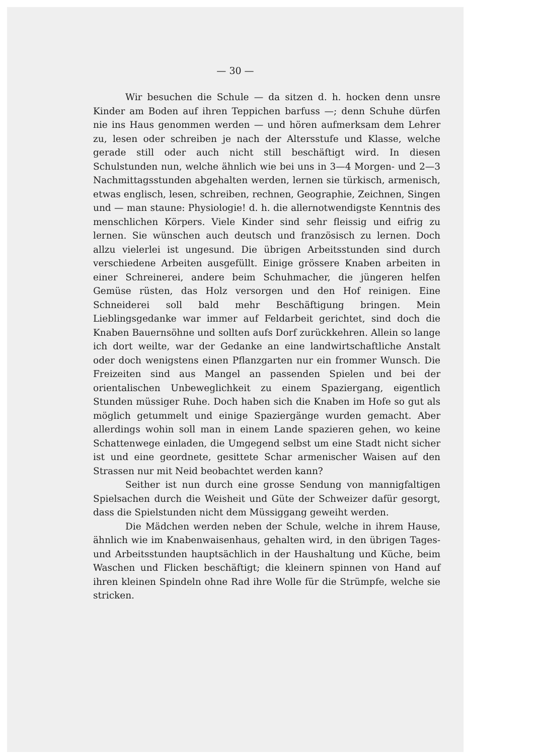— 30 —
Wir besuchen die Schule — da sitzen d. h. hocken denn unsre Kinder am Boden auf ihren Teppichen barfuss —; denn Schuhe dürfen nie ins Haus genommen werden — und hören aufmerksam dem Lehrer zu, lesen oder schreiben je nach der Altersstufe und Klasse, welche gerade still oder auch nicht still beschäftigt wird. In diesen Schulstunden nun, welche ähnlich wie bei uns in 3—4 Morgen- und 2—3 Nachmittagsstunden abgehalten werden, lernen sie türkisch, armenisch, etwas englisch, lesen, schreiben, rechnen, Geographie, Zeichnen, Singen und — man staune: Physiologie! d. h. die allernotwendigste Kenntnis des menschlichen Körpers. Viele Kinder sind sehr fleissig und eifrig zu lernen. Sie wünschen auch deutsch und französisch zu lernen. Doch allzu vielerlei ist ungesund. Die übrigen Arbeitsstunden sind durch verschiedene Arbeiten ausgefüllt. Einige grössere Knaben arbeiten in einer Schreinerei, andere beim Schuhmacher, die jüngeren helfen Gemüse rüsten, das Holz versorgen und den Hof reinigen. Eine Schneiderei soll bald mehr Beschäftigung bringen. Mein Lieblingsgedanke war immer auf Feldarbeit gerichtet, sind doch die Knaben Bauernsöhne und sollten aufs Dorf zurückkehren. Allein so lange ich dort weilte, war der Gedanke an eine landwirtschaftliche Anstalt oder doch wenigstens einen Pflanzgarten nur ein frommer Wunsch. Die Freizeiten sind aus Mangel an passenden Spielen und bei der orientalischen Unbeweglichkeit zu einem Spaziergang, eigentlich Stunden müssiger Ruhe. Doch haben sich die Knaben im Hofe so gut als möglich getummelt und einige Spaziergänge wurden gemacht. Aber allerdings wohin soll man in einem Lande spazieren gehen, wo keine Schattenwege einladen, die Umgegend selbst um eine Stadt nicht sicher ist und eine geordnete, gesittete Schar armenischer Waisen auf den Strassen nur mit Neid beobachtet werden kann?
Seither ist nun durch eine grosse Sendung von mannigfaltigen Spielsachen durch die Weisheit und Güte der Schweizer dafür gesorgt, dass die Spielstunden nicht dem Müssiggang geweiht werden.
Die Mädchen werden neben der Schule, welche in ihrem Hause, ähnlich wie im Knabenwaisenhaus, gehalten wird, in den übrigen Tages- und Arbeitsstunden hauptsächlich in der Haushaltung und Küche, beim Waschen und Flicken beschäftigt; die kleinern spinnen von Hand auf ihren kleinen Spindeln ohne Rad ihre Wolle für die Strümpfe, welche sie stricken.